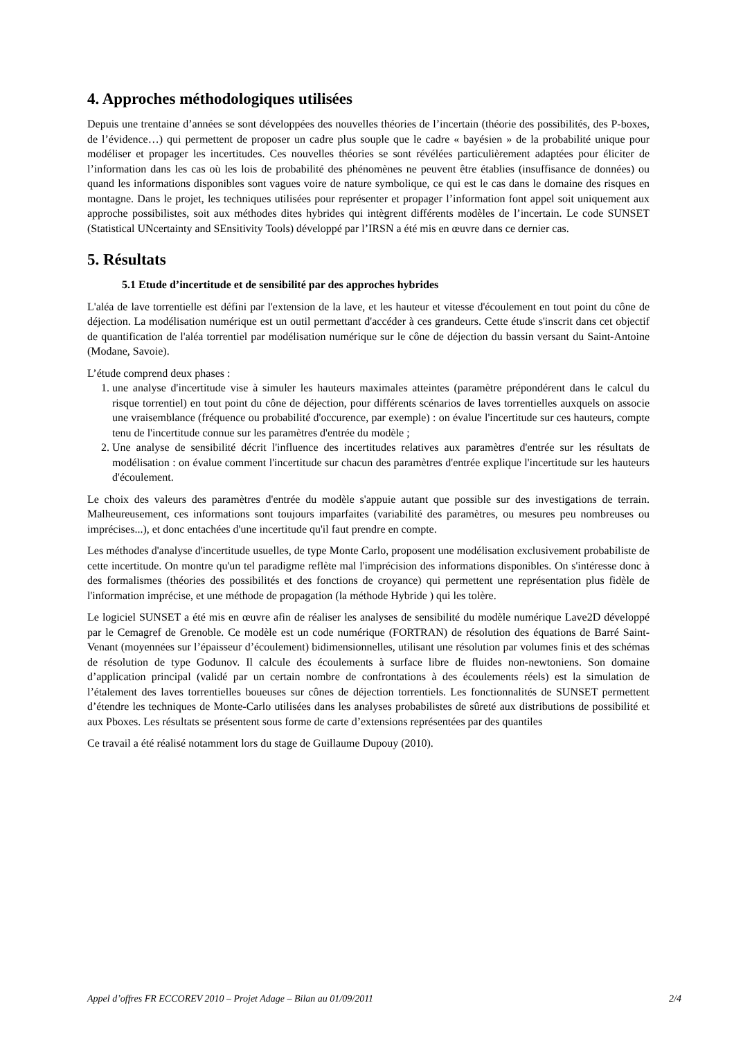4. Approches méthodologiques utilisées
Depuis une trentaine d’années se sont développées des nouvelles théories de l’incertain (théorie des possibilités, des P-boxes, de l’évidence…) qui permettent de proposer un cadre plus souple que le cadre « bayésien » de la probabilité unique pour modéliser et propager les incertitudes. Ces nouvelles théories se sont révélées particulièrement adaptées pour éliciter de l’information dans les cas où les lois de probabilité des phénomènes ne peuvent être établies (insuffisance de données) ou quand les informations disponibles sont vagues voire de nature symbolique, ce qui est le cas dans le domaine des risques en montagne. Dans le projet, les techniques utilisées pour représenter et propager l’information font appel soit uniquement aux approche possibilistes, soit aux méthodes dites hybrides qui intègrent différents modèles de l’incertain. Le code SUNSET (Statistical UNcertainty and SEnsitivity Tools) développé par l’IRSN a été mis en œuvre dans ce dernier cas.
5. Résultats
5.1 Etude d’incertitude et de sensibilité par des approches hybrides
L'aléa de lave torrentielle est défini par l'extension de la lave, et les hauteur et vitesse d'écoulement en tout point du cône de déjection. La modélisation numérique est un outil permettant d'accéder à ces grandeurs. Cette étude s'inscrit dans cet objectif de quantification de l'aléa torrentiel par modélisation numérique sur le cône de déjection du bassin versant du Saint-Antoine (Modane, Savoie).
L’étude comprend deux phases :
1. une analyse d'incertitude vise à simuler les hauteurs maximales atteintes (paramètre prépondérent dans le calcul du risque torrentiel) en tout point du cône de déjection, pour différents scénarios de laves torrentielles auxquels on associe une vraisemblance (fréquence ou probabilité d'occurence, par exemple) : on évalue l'incertitude sur ces hauteurs, compte tenu de l'incertitude connue sur les paramètres d'entrée du modèle ;
2. Une analyse de sensibilité décrit l'influence des incertitudes relatives aux paramètres d'entrée sur les résultats de modélisation : on évalue comment l'incertitude sur chacun des paramètres d'entrée explique l'incertitude sur les hauteurs d'écoulement.
Le choix des valeurs des paramètres d'entrée du modèle s'appuie autant que possible sur des investigations de terrain. Malheureusement, ces informations sont toujours imparfaites (variabilité des paramètres, ou mesures peu nombreuses ou imprécises...), et donc entachées d'une incertitude qu'il faut prendre en compte.
Les méthodes d'analyse d'incertitude usuelles, de type Monte Carlo, proposent une modélisation exclusivement probabiliste de cette incertitude. On montre qu'un tel paradigme reflète mal l'imprécision des informations disponibles. On s'intéresse donc à des formalismes (théories des possibilités et des fonctions de croyance) qui permettent une représentation plus fidèle de l'information imprécise, et une méthode de propagation (la méthode Hybride ) qui les tolère.
Le logiciel SUNSET a été mis en œuvre afin de réaliser les analyses de sensibilité du modèle numérique Lave2D développé par le Cemagref de Grenoble. Ce modèle est un code numérique (FORTRAN) de résolution des équations de Barré Saint-Venant (moyennées sur l’épaisseur d’écoulement) bidimensionnelles, utilisant une résolution par volumes finis et des schémas de résolution de type Godunov. Il calcule des écoulements à surface libre de fluides non-newtoniens. Son domaine d’application principal (validé par un certain nombre de confrontations à des écoulements réels) est la simulation de l’étalement des laves torrentielles boueuses sur cônes de déjection torrentiels. Les fonctionnalités de SUNSET permettent d’étendre les techniques de Monte-Carlo utilisées dans les analyses probabilistes de sûreté aux distributions de possibilité et aux Pboxes. Les résultats se présentent sous forme de carte d’extensions représentées par des quantiles
Ce travail a été réalisé notamment lors du stage de Guillaume Dupouy (2010).
Appel d’offres FR ECCOREV 2010 – Projet Adage – Bilan au 01/09/2011 2/4